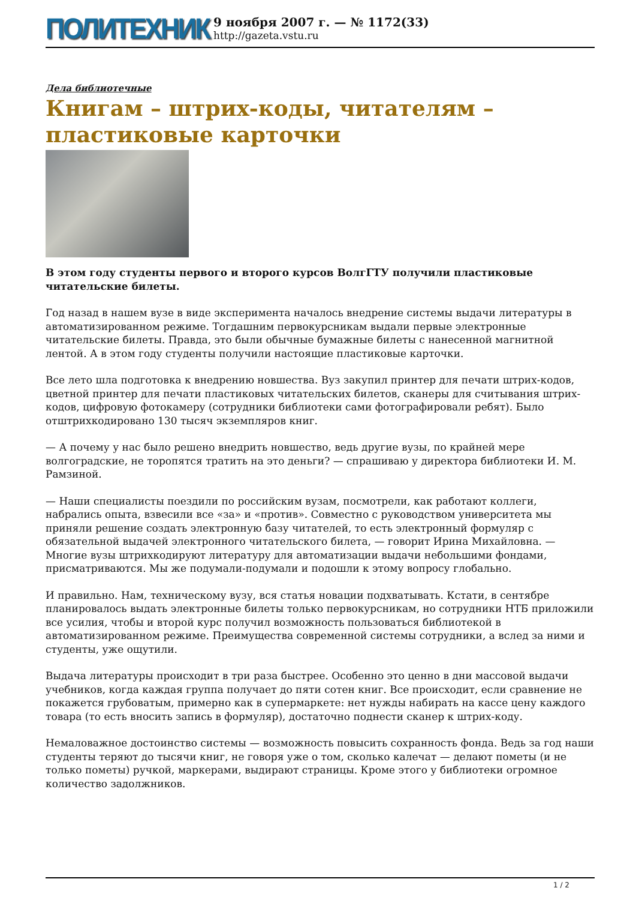ПОЛИТЕХНИК
9 ноября 2007 г. — № 1172(33)
http://gazeta.vstu.ru
Дела библиотечные
Книгам – штрих-коды, читателям – пластиковые карточки
В этом году студенты первого и второго курсов ВолгГТУ получили пластиковые читательские билеты.
Год назад в нашем вузе в виде эксперимента началось внедрение системы выдачи литературы в автоматизированном режиме. Тогдашним первокурсникам выдали первые электронные читательские билеты. Правда, это были обычные бумажные билеты с нанесенной магнитной лентой. А в этом году студенты получили настоящие пластиковые карточки.
Все лето шла подготовка к внедрению новшества. Вуз закупил принтер для печати штрих-кодов, цветной принтер для печати пластиковых читательских билетов, сканеры для считывания штрих-кодов, цифровую фотокамеру (сотрудники библиотеки сами фотографировали ребят). Было отштрихкодировано 130 тысяч экземпляров книг.
— А почему у нас было решено внедрить новшество, ведь другие вузы, по крайней мере волгоградские, не торопятся тратить на это деньги? — спрашиваю у директора библиотеки И. М. Рамзиной.
— Наши специалисты поездили по российским вузам, посмотрели, как работают коллеги, набрались опыта, взвесили все «за» и «против». Совместно с руководством университета мы приняли решение создать электронную базу читателей, то есть электронный формуляр с обязательной выдачей электронного читательского билета, — говорит Ирина Михайловна. — Многие вузы штрихкодируют литературу для автоматизации выдачи небольшими фондами, присматриваются. Мы же подумали-подумали и подошли к этому вопросу глобально.
И правильно. Нам, техническому вузу, вся статья новации подхватывать. Кстати, в сентябре планировалось выдать электронные билеты только первокурсникам, но сотрудники НТБ приложили все усилия, чтобы и второй курс получил возможность пользоваться библиотекой в автоматизированном режиме. Преимущества современной системы сотрудники, а вслед за ними и студенты, уже ощутили.
Выдача литературы происходит в три раза быстрее. Особенно это ценно в дни массовой выдачи учебников, когда каждая группа получает до пяти сотен книг. Все происходит, если сравнение не покажется грубоватым, примерно как в супермаркете: нет нужды набирать на кассе цену каждого товара (то есть вносить запись в формуляр), достаточно поднести сканер к штрих-коду.
Немаловажное достоинство системы — возможность повысить сохранность фонда. Ведь за год наши студенты теряют до тысячи книг, не говоря уже о том, сколько калечат — делают пометы (и не только пометы) ручкой, маркерами, выдирают страницы. Кроме этого у библиотеки огромное количество задолжников.
1 / 2